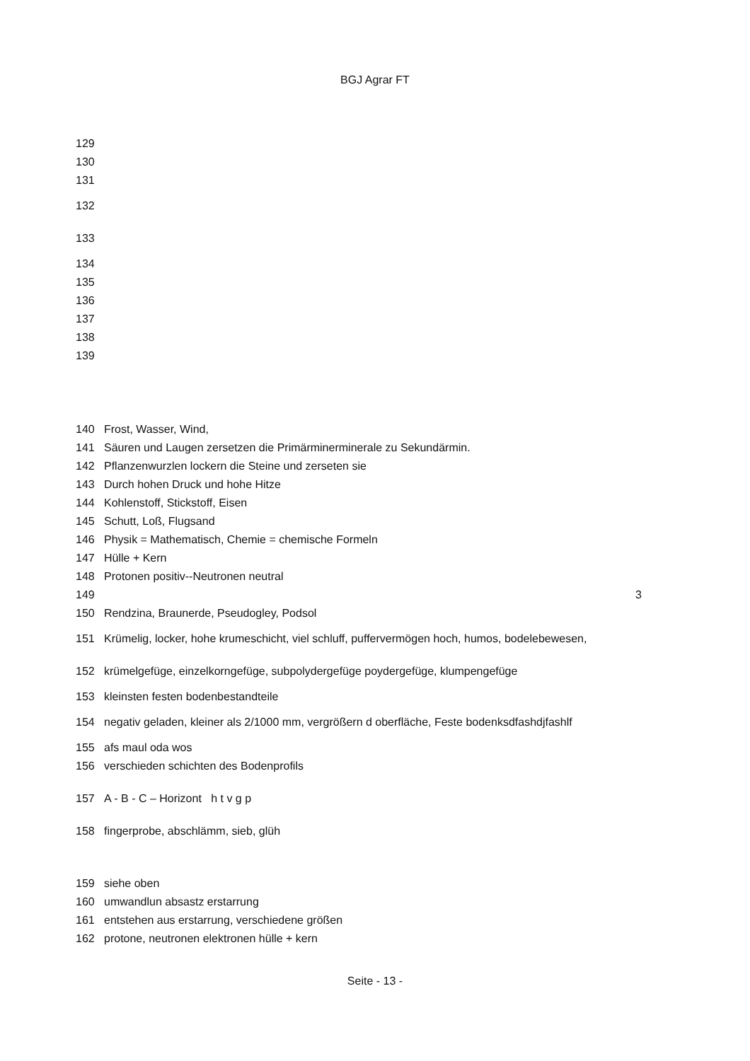BGJ Agrar FT
129
130
131
132
133
134
135
136
137
138
139
140 Frost, Wasser, Wind,
141 Säuren und Laugen zersetzen die Primärminerminerale zu Sekundärmin.
142 Pflanzenwurzlen lockern die Steine und zerseten sie
143 Durch hohen Druck und hohe Hitze
144 Kohlenstoff, Stickstoff, Eisen
145 Schutt, Loß, Flugsand
146 Physik = Mathematisch, Chemie = chemische Formeln
147 Hülle + Kern
148 Protonen positiv--Neutronen neutral
149 3
150 Rendzina, Braunerde, Pseudogley, Podsol
151 Krümelig, locker, hohe krumeschicht, viel schluff, puffervermögen hoch, humos, bodelebewesen,
152 krümelgefüge, einzelkorngefüge, subpolydergefüge poydergefüge, klumpengefüge
153 kleinsten festen bodenbestandteile
154 negativ geladen, kleiner als 2/1000 mm, vergrößern d oberfläche, Feste bodenksdfashdjfashlf
155 afs maul oda wos
156 verschieden schichten des Bodenprofils
157 A - B - C – Horizont h t v g p
158 fingerprobe, abschlämm, sieb, glüh
159 siehe oben
160 umwandlun absastz erstarrung
161 entstehen aus erstarrung, verschiedene größen
162 protone, neutronen elektronen hülle + kern
Seite - 13 -